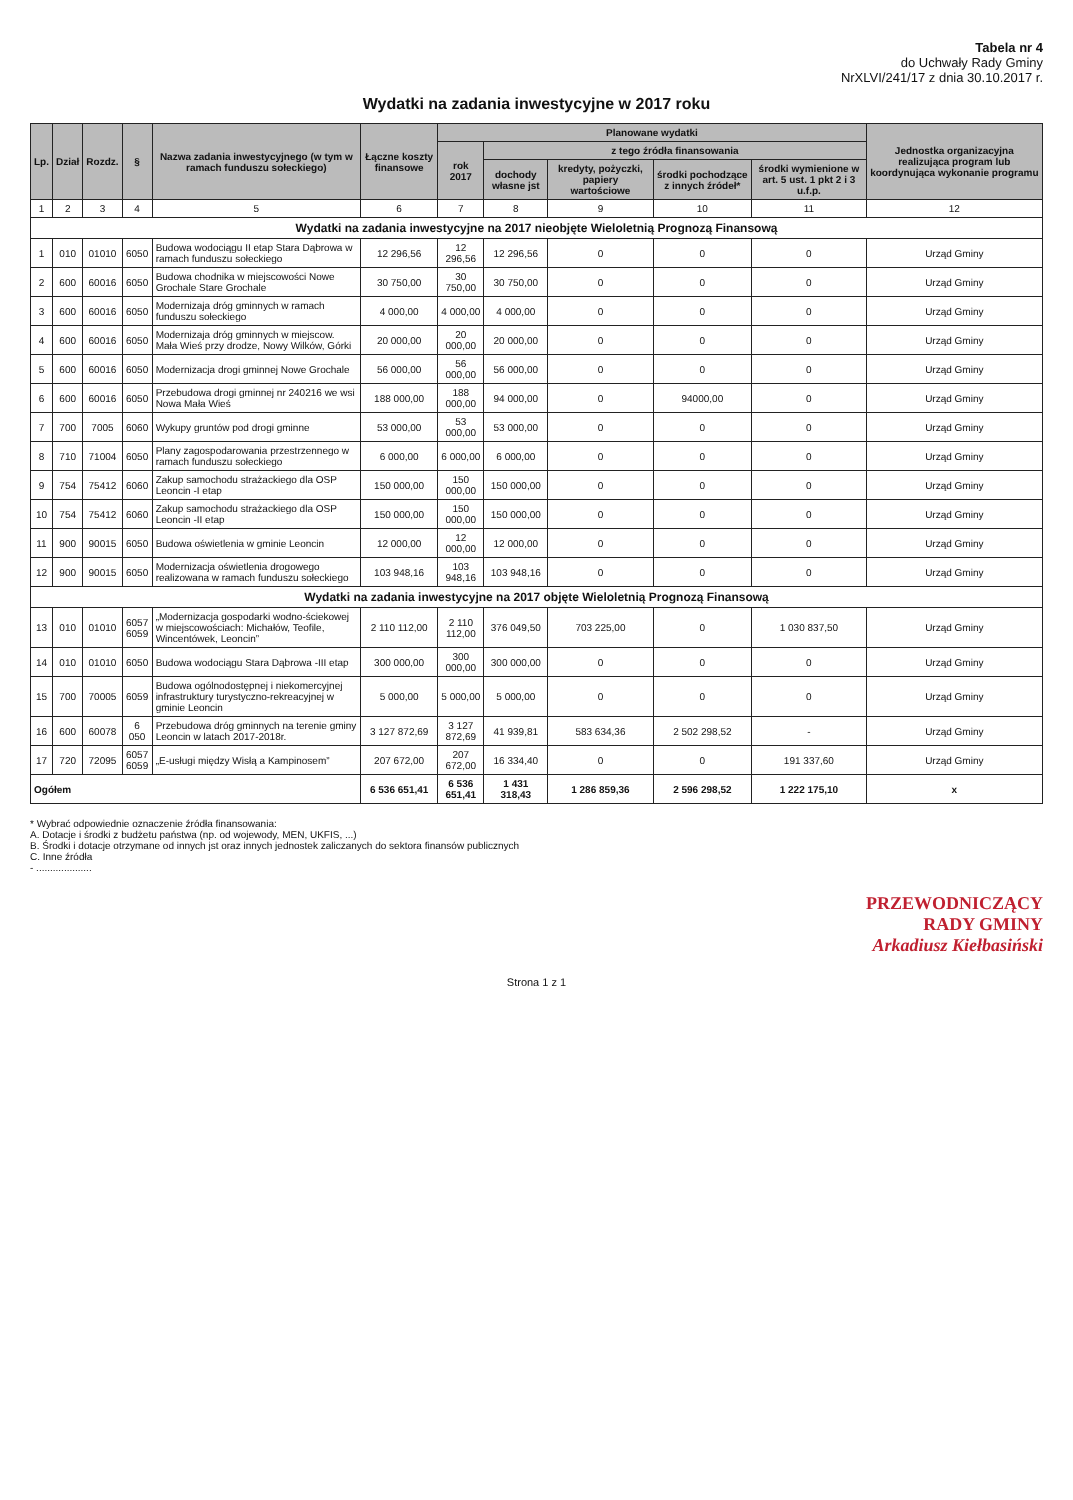Tabela nr 4
do Uchwały Rady Gminy
NrXLVI/241/17 z dnia 30.10.2017 r.
Wydatki na zadania inwestycyjne w 2017 roku
| Lp. | Dział | Rozdz. | § | Nazwa zadania inwestycyjnego (w tym w ramach funduszu sołeckiego) | Łączne koszty finansowe | Planowane wydatki | | | | | Jednostka organizacyjna realizująca program lub koordynująca wykonanie programu |
| --- | --- | --- | --- | --- | --- | --- | --- | --- | --- | --- | --- |
| | | | | | | rok 2017 | z tego źródła finansowania | | | | |
| | | | | | | | dochody własne jst | kredyty, pożyczki, papiery wartościowe | środki pochodzące z innych źródeł* | środki wymienione w art. 5 ust. 1 pkt 2 i 3 u.f.p. | |
| 1 | 2 | 3 | 4 | 5 | 6 | 7 | 8 | 9 | 10 | 11 | 12 |
| Wydatki na zadania inwestycyjne na 2017 nieobjęte Wieloletnią Prognozą Finansową | | | | | | | | | | | |
| 1 | 010 | 01010 | 6050 | Budowa wodociągu II etap Stara Dąbrowa w ramach funduszu sołeckiego | 12 296,56 | 12 296,56 | 12 296,56 | 0 | 0 | 0 | Urząd Gminy |
| 2 | 600 | 60016 | 6050 | Budowa chodnika w miejscowości Nowe Grochale Stare Grochale | 30 750,00 | 30 750,00 | 30 750,00 | 0 | 0 | 0 | Urząd Gminy |
| 3 | 600 | 60016 | 6050 | Modernizaja dróg gminnych w ramach funduszu sołeckiego | 4 000,00 | 4 000,00 | 4 000,00 | 0 | 0 | 0 | Urząd Gminy |
| 4 | 600 | 60016 | 6050 | Modernizaja dróg gminnych w miejscow. Mała Wieś przy drodze, Nowy Wilków, Górki | 20 000,00 | 20 000,00 | 20 000,00 | 0 | 0 | 0 | Urząd Gminy |
| 5 | 600 | 60016 | 6050 | Modernizacja drogi gminnej Nowe Grochale | 56 000,00 | 56 000,00 | 56 000,00 | 0 | 0 | 0 | Urząd Gminy |
| 6 | 600 | 60016 | 6050 | Przebudowa drogi gminnej nr 240216 we wsi Nowa Mała Wieś | 188 000,00 | 188 000,00 | 94 000,00 | 0 | 94000,00 | 0 | Urząd Gminy |
| 7 | 700 | 7005 | 6060 | Wykupy gruntów pod drogi gminne | 53 000,00 | 53 000,00 | 53 000,00 | 0 | 0 | 0 | Urząd Gminy |
| 8 | 710 | 71004 | 6050 | Plany zagospodarowania przestrzennego w ramach funduszu sołeckiego | 6 000,00 | 6 000,00 | 6 000,00 | 0 | 0 | 0 | Urząd Gminy |
| 9 | 754 | 75412 | 6060 | Zakup samochodu strażackiego dla OSP Leoncin -I etap | 150 000,00 | 150 000,00 | 150 000,00 | 0 | 0 | 0 | Urząd Gminy |
| 10 | 754 | 75412 | 6060 | Zakup samochodu strażackiego dla OSP Leoncin -II etap | 150 000,00 | 150 000,00 | 150 000,00 | 0 | 0 | 0 | Urząd Gminy |
| 11 | 900 | 90015 | 6050 | Budowa oświetlenia w gminie Leoncin | 12 000,00 | 12 000,00 | 12 000,00 | 0 | 0 | 0 | Urząd Gminy |
| 12 | 900 | 90015 | 6050 | Modernizacja oświetlenia drogowego realizowana w ramach funduszu sołeckiego | 103 948,16 | 103 948,16 | 103 948,16 | 0 | 0 | 0 | Urząd Gminy |
| Wydatki na zadania inwestycyjne na 2017 objęte Wieloletnią Prognozą Finansową | | | | | | | | | | | |
| 13 | 010 | 01010 | 6057 6059 | „Modernizacja gospodarki wodno-ściekowej w miejscowościach: Michałów, Teofile, Wincentówek, Leoncin” | 2 110 112,00 | 2 110 112,00 | 376 049,50 | 703 225,00 | 0 | 1 030 837,50 | Urząd Gminy |
| 14 | 010 | 01010 | 6050 | Budowa wodociągu Stara Dąbrowa -III etap | 300 000,00 | 300 000,00 | 300 000,00 | 0 | 0 | 0 | Urząd Gminy |
| 15 | 700 | 70005 | 6059 | Budowa ogólnodostępnej i niekomercyjnej infrastruktury turystyczno-rekreacyjnej w gminie Leoncin | 5 000,00 | 5 000,00 | 5 000,00 | 0 | 0 | 0 | Urząd Gminy |
| 16 | 600 | 60078 | 6 050 | Przebudowa dróg gminnych na terenie gminy Leoncin w latach 2017-2018r. | 3 127 872,69 | 3 127 872,69 | 41 939,81 | 583 634,36 | 2 502 298,52 | - | Urząd Gminy |
| 17 | 720 | 72095 | 6057 6059 | „E-usługi między Wisłą a Kampinosem” | 207 672,00 | 207 672,00 | 16 334,40 | 0 | 0 | 191 337,60 | Urząd Gminy |
| Ogółem | | | | | 6 536 651,41 | 6 536 651,41 | 1 431 318,43 | 1 286 859,36 | 2 596 298,52 | 1 222 175,10 | x |
* Wybrać odpowiednie oznaczenie źródła finansowania:
A. Dotacje i środki z budżetu państwa (np. od wojewody, MEN, UKFIS, ...)
B. Środki i dotacje otrzymane od innych jst oraz innych jednostek zaliczanych do sektora finansów publicznych
C. Inne źródła
- ....................
PRZEWODNICZĄCY
RADY GMINY
Arkadiusz Kiełbasiński
Strona 1 z 1